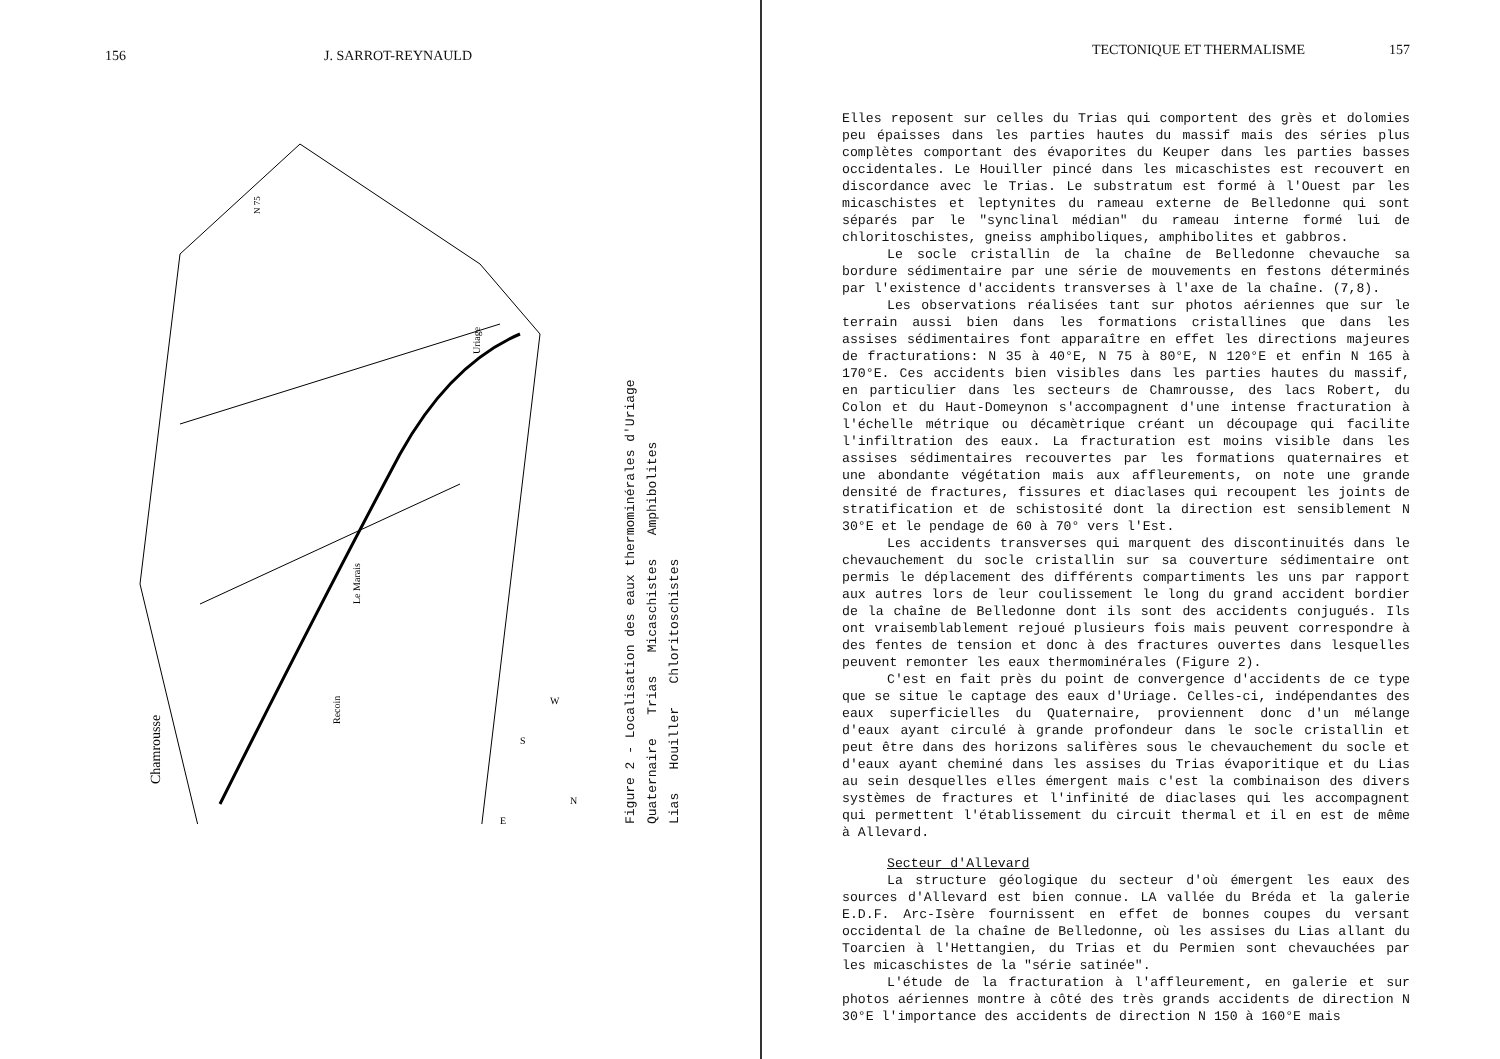156 J. SARROT-REYNAULD
Chamrousse
Le Marais
Recoin
Uriage
N 75
S
W
E
N
Figure 2 - Localisation des eaux thermominérales d'Uriage
Quaternaire Trias Micaschistes Amphibolites
Lias Houiller Chloritoschistes
TECTONIQUE ET THERMALISME 157
Elles reposent sur celles du Trias qui comportent des grès et dolomies peu épaisses dans les parties hautes du massif mais des séries plus complètes comportant des évaporites du Keuper dans les parties basses occidentales. Le Houiller pincé dans les micaschistes est recouvert en discordance avec le Trias. Le substratum est formé à l'Ouest par les micaschistes et leptynites du rameau externe de Belledonne qui sont séparés par le "synclinal médian" du rameau interne formé lui de chloritoschistes, gneiss amphiboliques, amphibolites et gabbros.
Le socle cristallin de la chaîne de Belledonne chevauche sa bordure sédimentaire par une série de mouvements en festons déterminés par l'existence d'accidents transverses à l'axe de la chaîne. (7,8).
Les observations réalisées tant sur photos aériennes que sur le terrain aussi bien dans les formations cristallines que dans les assises sédimentaires font apparaître en effet les directions majeures de fracturations: N 35 à 40°E, N 75 à 80°E, N 120°E et enfin N 165 à 170°E. Ces accidents bien visibles dans les parties hautes du massif, en particulier dans les secteurs de Chamrousse, des lacs Robert, du Colon et du Haut-Domeynon s'accompagnent d'une intense fracturation à l'échelle métrique ou décamètrique créant un découpage qui facilite l'infiltration des eaux. La fracturation est moins visible dans les assises sédimentaires recouvertes par les formations quaternaires et une abondante végétation mais aux affleurements, on note une grande densité de fractures, fissures et diaclases qui recoupent les joints de stratification et de schistosité dont la direction est sensiblement N 30°E et le pendage de 60 à 70° vers l'Est.
Les accidents transverses qui marquent des discontinuités dans le chevauchement du socle cristallin sur sa couverture sédimentaire ont permis le déplacement des différents compartiments les uns par rapport aux autres lors de leur coulissement le long du grand accident bordier de la chaîne de Belledonne dont ils sont des accidents conjugués. Ils ont vraisemblablement rejoué plusieurs fois mais peuvent correspondre à des fentes de tension et donc à des fractures ouvertes dans lesquelles peuvent remonter les eaux thermominérales (Figure 2).
C'est en fait près du point de convergence d'accidents de ce type que se situe le captage des eaux d'Uriage. Celles-ci, indépendantes des eaux superficielles du Quaternaire, proviennent donc d'un mélange d'eaux ayant circulé à grande profondeur dans le socle cristallin et peut être dans des horizons salifères sous le chevauchement du socle et d'eaux ayant cheminé dans les assises du Trias évaporitique et du Lias au sein desquelles elles émergent mais c'est la combinaison des divers systèmes de fractures et l'infinité de diaclases qui les accompagnent qui permettent l'établissement du circuit thermal et il en est de même à Allevard.
Secteur d'Allevard
La structure géologique du secteur d'où émergent les eaux des sources d'Allevard est bien connue. LA vallée du Bréda et la galerie E.D.F. Arc-Isère fournissent en effet de bonnes coupes du versant occidental de la chaîne de Belledonne, où les assises du Lias allant du Toarcien à l'Hettangien, du Trias et du Permien sont chevauchées par les micaschistes de la "série satinée".
L'étude de la fracturation à l'affleurement, en galerie et sur photos aériennes montre à côté des très grands accidents de direction N 30°E l'importance des accidents de direction N 150 à 160°E mais